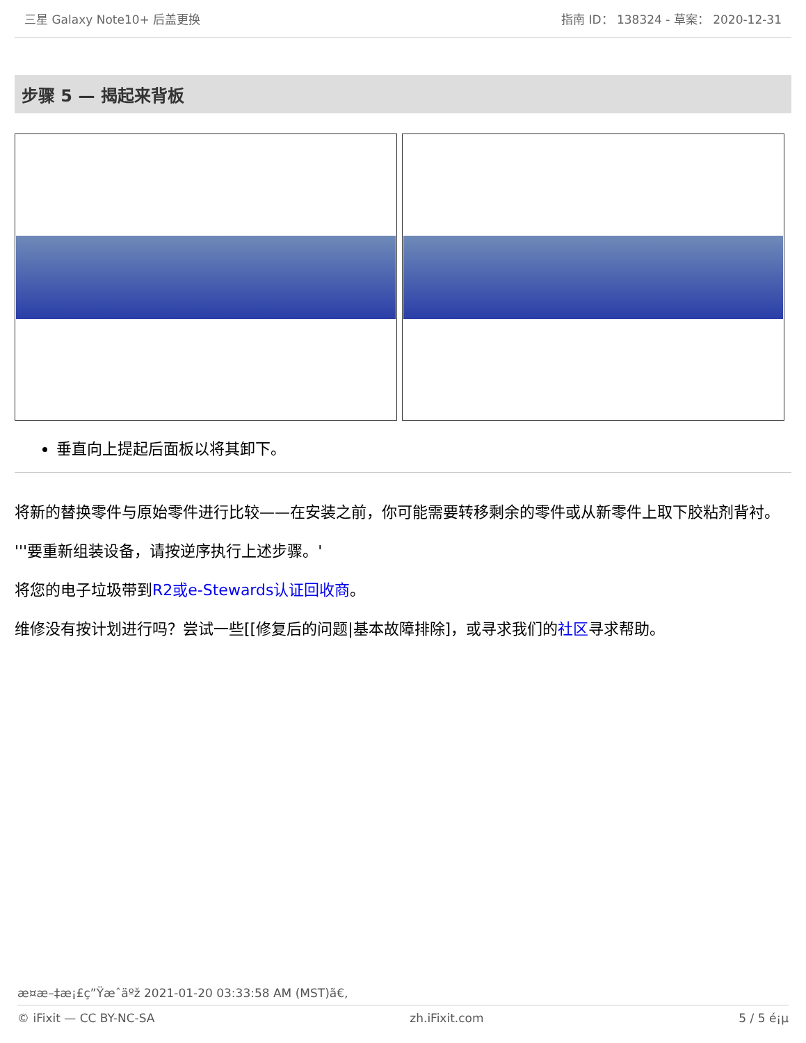三星 Galaxy Note10+ 后盖更换 指南 ID： 138324 - 草案： 2020-12-31
步骤 5 — 揭起来背板
垂直向上提起后面板以将其卸下。
将新的替换零件与原始零件进行比较——在安装之前，你可能需要转移剩余的零件或从新零件上取下胶粘剂背衬。
'''要重新组装设备，请按逆序执行上述步骤。'
将您的电子垃圾带到R2或e-Stewards认证回收商。
维修没有按计划进行吗？尝试一些[[修复后的问题|基本故障排除]，或寻求我们的社区寻求帮助。
æ¤æ–‡æ¡£ç”Ÿæˆäºž 2021-01-20 03:33:58 AM (MST)ã€‚
© iFixit — CC BY-NC-SA zh.iFixit.com 5 / 5 é¡µ